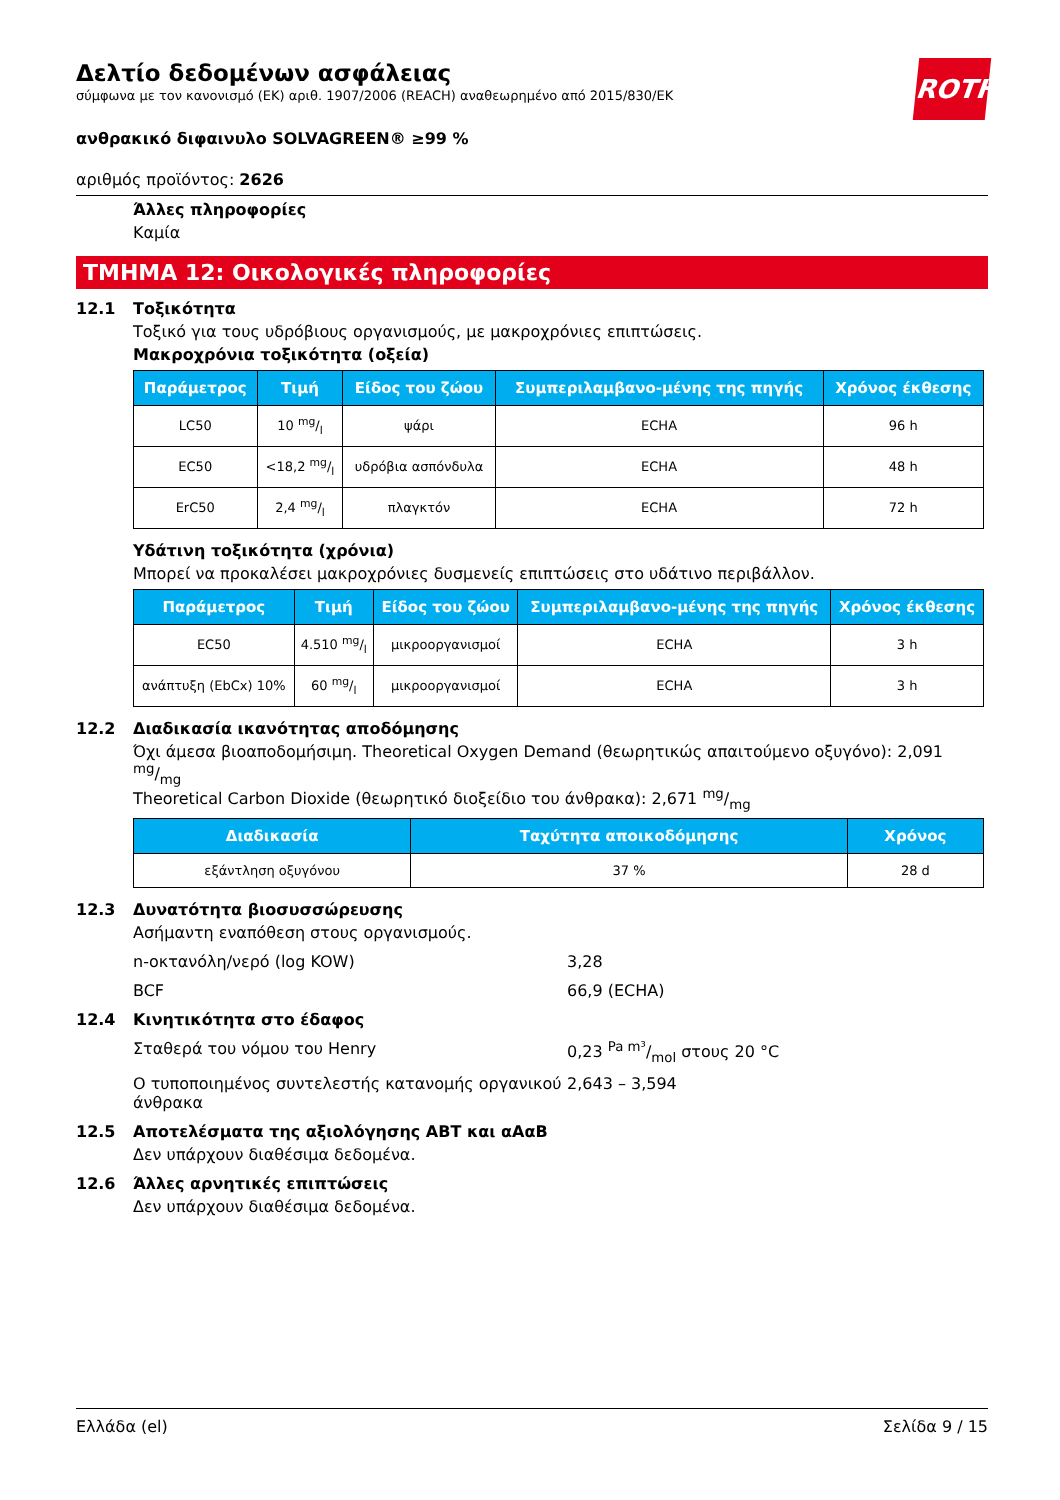ROTH
Δελτίο δεδομένων ασφάλειας
σύμφωνα με τον κανονισμό (ΕΚ) αριθ. 1907/2006 (REACH) αναθεωρημένο από 2015/830/ΕΚ
ανθρακικό διφαινυλο SOLVAGREEN® ≥99 %
αριθμός προϊόντος: 2626
Άλλες πληροφορίες
Καμία
ΤΜΗΜΑ 12: Οικολογικές πληροφορίες
12.1 Τοξικότητα
Τοξικό για τους υδρόβιους οργανισμούς, με μακροχρόνιες επιπτώσεις.
Μακροχρόνια τοξικότητα (οξεία)
| Παράμετρος | Τιμή | Είδος του ζώου | Συμπεριλαμβανο-μένης της πηγής | Χρόνος έκθεσης |
| --- | --- | --- | --- | --- |
| LC50 | 10 mg/l | ψάρι | ECHA | 96 h |
| EC50 | <18,2 mg/l | υδρόβια ασπόνδυλα | ECHA | 48 h |
| ErC50 | 2,4 mg/l | πλαγκτόν | ECHA | 72 h |
Υδάτινη τοξικότητα (χρόνια)
Μπορεί να προκαλέσει μακροχρόνιες δυσμενείς επιπτώσεις στο υδάτινο περιβάλλον.
| Παράμετρος | Τιμή | Είδος του ζώου | Συμπεριλαμβανο-μένης της πηγής | Χρόνος έκθεσης |
| --- | --- | --- | --- | --- |
| EC50 | 4.510 mg/l | μικροοργανισμοί | ECHA | 3 h |
| ανάπτυξη (EbCx) 10% | 60 mg/l | μικροοργανισμοί | ECHA | 3 h |
12.2 Διαδικασία ικανότητας αποδόμησης
Όχι άμεσα βιοαποδομήσιμη. Theoretical Oxygen Demand (θεωρητικώς απαιτούμενο οξυγόνο): 2,091 mg/mg
Theoretical Carbon Dioxide (θεωρητικό διοξείδιο του άνθρακα): 2,671 mg/mg
| Διαδικασία | Ταχύτητα αποικοδόμησης | Χρόνος |
| --- | --- | --- |
| εξάντληση οξυγόνου | 37 % | 28 d |
12.3 Δυνατότητα βιοσυσσώρευσης
Ασήμαντη εναπόθεση στους οργανισμούς.
n-οκτανόλη/νερό (log KOW) 3,28
BCF 66,9 (ECHA)
12.4 Κινητικότητα στο έδαφος
Σταθερά του νόμου του Henry 0,23 Pa m³/mol στους 20 °C
Ο τυποποιημένος συντελεστής κατανομής οργανικού άνθρακα
2,643 – 3,594
12.5 Αποτελέσματα της αξιολόγησης ΑΒΤ και αΑαΒ
Δεν υπάρχουν διαθέσιμα δεδομένα.
12.6 Άλλες αρνητικές επιπτώσεις
Δεν υπάρχουν διαθέσιμα δεδομένα.
Ελλάδα (el) Σελίδα 9 / 15